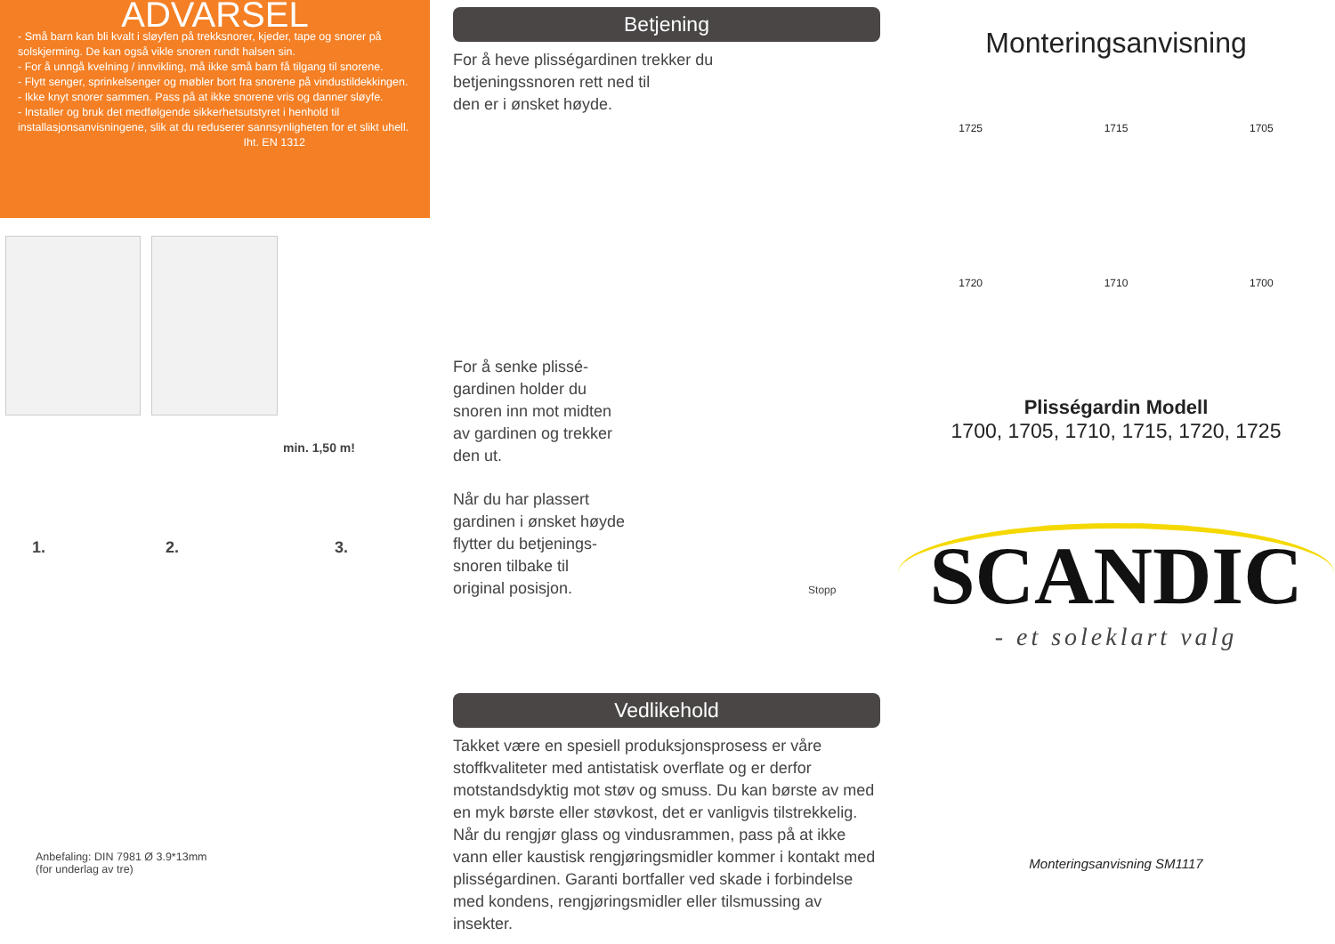ADVARSEL
- Små barn kan bli kvalt i sløyfen på trekksnorer, kjeder, tape og snorer på solskjerming. De kan også vikle snoren rundt halsen sin.
- For å unngå kvelning / innvikling, må ikke små barn få tilgang til snorene.
- Flytt senger, sprinkelsenger og møbler bort fra snorene på vindustildekkingen.
- Ikke knyt snorer sammen. Pass på at ikke snorene vris og danner sløyfe.
- Installer og bruk det medfølgende sikkerhetsutstyret i henhold til installasjonsanvisningene, slik at du reduserer sannsynligheten for et slikt uhell.
Iht. EN 1312
min. 1,50 m!
1. 2. 3.
Anbefaling: DIN 7981 Ø 3.9*13mm
(for underlag av tre)
Betjening
For å heve plisségardinen trekker du
betjeningssnoren rett ned til
den er i ønsket høyde.
For å senke plissé-
gardinen holder du
snoren inn mot midten
av gardinen og trekker
den ut.
Når du har plassert
gardinen i ønsket høyde
flytter du betjenings-
snoren tilbake til
original posisjon. Stopp
Vedlikehold
Takket være en spesiell produksjonsprosess er våre stoffkvaliteter med antistatisk overflate og er derfor motstandsdyktig mot støv og smuss. Du kan børste av med en myk børste eller støvkost, det er vanligvis tilstrekkelig. Når du rengjør glass og vindusrammen, pass på at ikke vann eller kaustisk rengjøringsmidler kommer i kontakt med plisségardinen. Garanti bortfaller ved skade i forbindelse med kondens, rengjøringsmidler eller tilsmussing av insekter.
Monteringsanvisning
1725 1715 1705
1720 1710 1700
Plisségardin Modell
1700, 1705, 1710, 1715, 1720, 1725
SCANDIC
- et soleklart valg
Monteringsanvisning SM1117